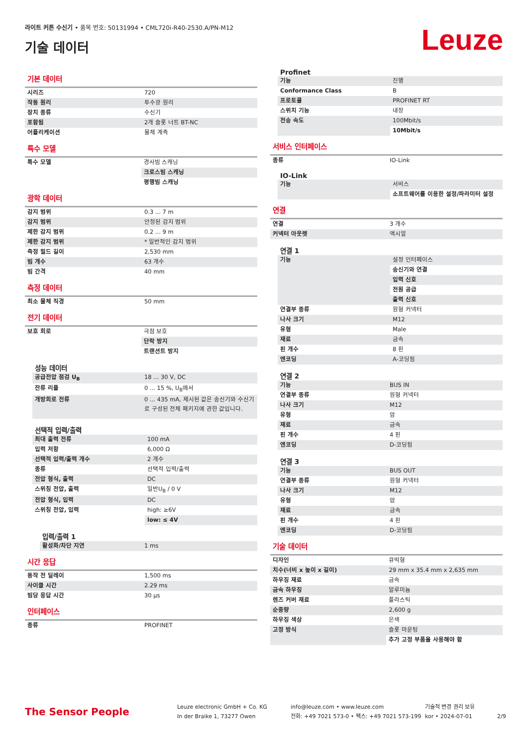라이트 커튼 수신기 • 품목 번호: 50131994 • CML720i-R40-2530.A/PN-M12
기술 데이터
Leuze
기본 데이터
| 시리즈 | 720 |
| 작동 원리 | 투수광 원리 |
| 장치 종류 | 수신기 |
| 포함됨 | 2개 슬롯 너트 BT-NC |
| 어플리케이션 | 물체 계측 |
특수 모델
| 특수 모델 | 경사빔 스캐닝 |
| | 크로스빔 스캐닝 |
| | 평행빔 스캐닝 |
광학 데이터
| 감지 범위 | 0.3 ... 7 m |
| 감지 범위 | 안정된 감지 범위 |
| 제한 감지 범위 | 0.2 ... 9 m |
| 제한 감지 범위 | * 일반적인 감지 범위 |
| 측정 필드 길이 | 2,530 mm |
| 빔 개수 | 63 개수 |
| 빔 간격 | 40 mm |
측정 데이터
| 최소 물체 직경 | 50 mm |
전기 데이터
| 보호 회로 | 극점 보호 |
| | 단락 방지 |
| | 트랜션트 방지 |
성능 데이터
| 공급전압 점검 U<sub>B</sub> | 18 ... 30 V, DC |
| 잔류 리플 | 0 ... 15 %, U<sub>B</sub>에서 |
| 개방회로 전류 | 0 ... 435 mA, 제시된 값은 송신기와 수신기로 구성된 전체 패키지에 관한 값입니다. |
선택적 입력/출력
| 최대 출력 전류 | 100 mA |
| 입력 저항 | 6,000 Ω |
| 선택적 입력/출력 개수 | 2 개수 |
| 종류 | 선택적 입력/출력 |
| 전압 형식, 출력 | DC |
| 스위칭 전압, 출력 | 일반U<sub>B</sub> / 0 V |
| 전압 형식, 입력 | DC |
| 스위칭 전압, 입력 | high: ≥6V |
| | low: ≤ 4V |
입력/출력 1
| 활성화/차단 지연 | 1 ms |
시간 응답
| 동작 전 딜레이 | 1,500 ms |
| 사이클 시간 | 2.29 ms |
| 빔당 응답 시간 | 30 μs |
인터페이스
| 종류 | PROFINET |
Profinet
| 기능 | 진행 |
| Conformance Class | B |
| 프로토콜 | PROFINET RT |
| 스위치 기능 | 내장 |
| 전송 속도 | 100Mbit/s |
| | 10Mbit/s |
서비스 인터페이스
| 종류 | IO-Link |
IO-Link
| 기능 | 서비스 |
| | 소프트웨어를 이용한 설정/파라미터 설정 |
연결
| 연결 | 3 개수 |
| 커넥터 아웃렛 | 액시얼 |
연결 1
| 기능 | 설정 인터페이스 |
| | 송신기와 연결 |
| | 입력 신호 |
| | 전원 공급 |
| | 출력 신호 |
| 연결부 종류 | 원형 커넥터 |
| 나사 크기 | M12 |
| 유형 | Male |
| 재료 | 금속 |
| 핀 개수 | 8 핀 |
| 엔코딩 | A-코딩됨 |
연결 2
| 기능 | BUS IN |
| 연결부 종류 | 원형 커넥터 |
| 나사 크기 | M12 |
| 유형 | 암 |
| 재료 | 금속 |
| 핀 개수 | 4 핀 |
| 엔코딩 | D-코딩됨 |
연결 3
| 기능 | BUS OUT |
| 연결부 종류 | 원형 커넥터 |
| 나사 크기 | M12 |
| 유형 | 암 |
| 재료 | 금속 |
| 핀 개수 | 4 핀 |
| 엔코딩 | D-코딩됨 |
기술 데이터
| 디자인 | 큐빅형 |
| 치수(너비 x 높이 x 길이) | 29 mm x 35.4 mm x 2,635 mm |
| 하우징 재료 | 금속 |
| 금속 하우징 | 알루미늄 |
| 렌즈 커버 재료 | 플라스틱 |
| 순중량 | 2,600 g |
| 하우징 색상 | 은색 |
| 고정 방식 | 슬롯 마운팅 |
| | 추가 고정 부품을 사용해야 함 |
The Sensor People
Leuze electronic GmbH + Co. KG
In der Braike 1, 73277 Owen
info@leuze.com • www.leuze.com
전화: +49 7021 573-0 • 팩스: +49 7021 573-199
기술적 변경 권리 보유
kor • 2024-07-01
2/9